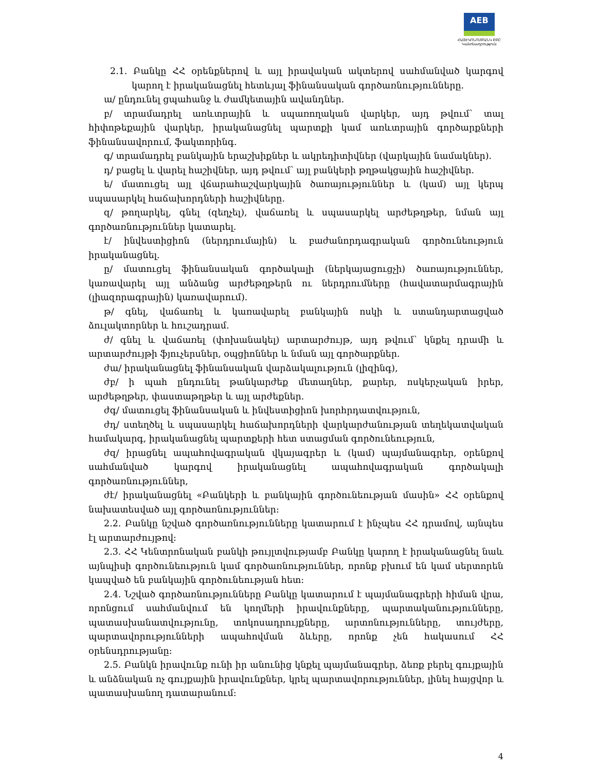AEB
ՀԱՅԷԿՈՆՈՄԲԱՆԿ ԲԲԸ
Կանոնադրություն
2.1. Բանկը ՀՀ օրենքներով և այլ իրավական ակտերով սահմանված կարգով կարող է իրականացնել հետևյալ ֆինանսական գործառնությունները.
ա/ ընդունել ցպահանջ և ժամկետային ավանդներ.
բ/ տրամադրել առևտրային և սպառողական վարկեր, այդ թվում՝ տալ հիփոթեքային վարկեր, իրականացնել պարտքի կամ առևտրային գործարքների ֆինանսավորում, ֆակտորինգ.
գ/ տրամադրել բանկային երաշխիքներ և ակրեդիտիվներ (վարկային նամակներ).
դ/ բացել և վարել հաշիվներ, այդ թվում՝ այլ բանկերի թղթակցային հաշիվներ.
ե/ մատուցել այլ վճարահաշվարկային ծառայություններ և (կամ) այլ կերպ սպասարկել հաճախորդների հաշիվները.
զ/ թողարկել, գնել (զեղչել), վաճառել և սպասարկել արժեթղթեր, նման այլ գործառնություններ կատարել.
է/ ինվեստիցիոն (ներդրումային) և բաժանորդագրական գործունեություն իրականացնել.
ը/ մատուցել ֆինանսական գործակալի (ներկայացուցչի) ծառայություններ, կառավարել այլ անձանց արժեթղթերն ու ներդրումները (հավատարմագրային (լիազորագրային) կառավարում).
թ/ գնել, վաճառել և կառավարել բանկային ոսկի և ստանդարտացված ձուլակտորներ և հուշադրամ.
ժ/ գնել և վաճառել (փոխանակել) արտարժույթ, այդ թվում՝ կնքել դրամի և արտարժույթի ֆյուչերսներ, օպցիոններ և նման այլ գործարքներ.
ժա/ իրականացնել ֆինանսական վարձակալություն (լիզինգ),
ժբ/ ի պահ ընդունել թանկարժեք մետաղներ, քարեր, ոսկերչական իրեր, արժեթղթեր, փաստաթղթեր և այլ արժեքներ.
ժգ/ մատուցել ֆինանսական և ինվեստիցիոն խորհրդատվություն,
ժդ/ ստեղծել և սպասարկել հաճախորդների վարկարժանության տեղեկատվական համակարգ, իրականացնել պարտքերի հետ ստացման գործունեություն,
ժզ/ իրացնել ապահովագրական վկայագրեր և (կամ) պայմանագրեր, օրենքով սահմանված կարգով իրականացնել ապահովագրական գործակալի գործառնություններ,
ժէ/ իրականացնել «Բանկերի և բանկային գործունեության մասին» ՀՀ օրենքով նախատեսված այլ գործառնություններ:
2.2. Բանկը նշված գործառնությունները կատարում է ինչպես ՀՀ դրամով, այնպես էլ արտարժույթով:
2.3. ՀՀ Կենտրոնական բանկի թույլտվությամբ Բանկը կարող է իրականացնել նաև այնպիսի գործունեություն կամ գործառնություններ, որոնք բխում են կամ սերտորեն կապված են բանկային գործունեության հետ:
2.4. Նշված գործառնությունները Բանկը կատարում է պայմանագրերի հիման վրա, որոնցում սահմանվում են կողմերի իրավունքները, պարտականությունները, պատասխանատվությունը, տոկոսադրույքները, արտոնությունները, տույժերը, պարտավորությունների ապահովման ձևերը, որոնք չեն հակասում ՀՀ օրենսդրությանը:
2.5. Բանկն իրավունք ունի իր անունից կնքել պայմանագրեր, ձեռք բերել գույքային և անձնական ոչ գույքային իրավունքներ, կրել պարտավորություններ, լինել հայցվոր և պատասխանող դատարանում:
4